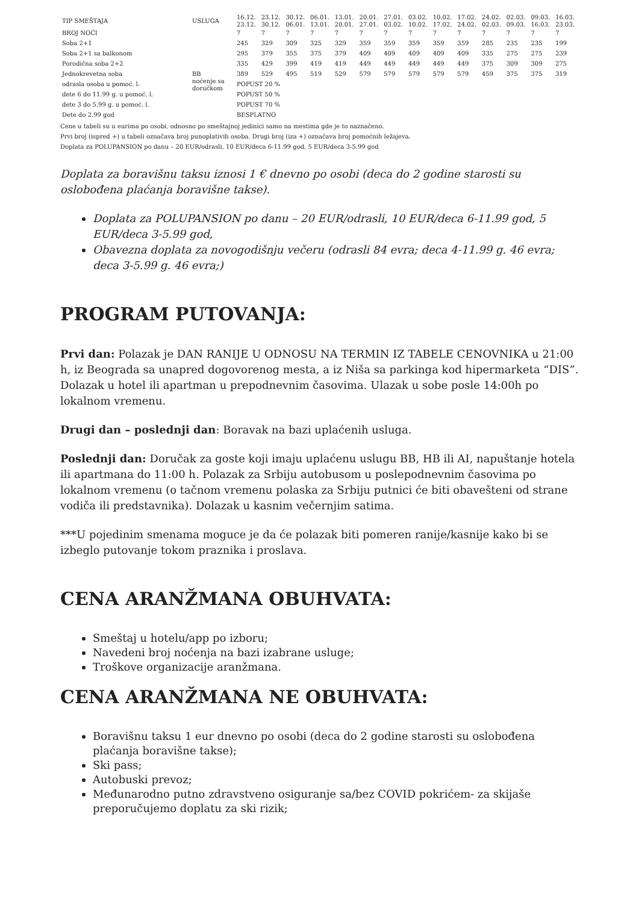| TIP SMEŠTAJA | USLUGA | 16.12. 23.12. | 23.12. 30.12. | 30.12. 06.01. | 06.01. 13.01. | 13.01. 20.01. | 20.01. 27.01. | 27.01. 03.02. | 03.02. 10.02. | 10.02. 17.02. | 17.02. 24.02. | 24.02. 02.03. | 02.03. 09.03. | 09.03. 16.03. | 16.03. 23.03. |
| --- | --- | --- | --- | --- | --- | --- | --- | --- | --- | --- | --- | --- | --- | --- | --- |
| BROJ NOĆI | | 7 | 7 | 7 | 7 | 7 | 7 | 7 | 7 | 7 | 7 | 7 | 7 | 7 | 7 |
| Soba 2+1 | | 245 | 329 | 309 | 325 | 329 | 359 | 359 | 359 | 359 | 359 | 285 | 235 | 235 | 199 |
| Soba 2+1 sa balkonom | | 295 | 379 | 355 | 375 | 379 | 409 | 409 | 409 | 409 | 409 | 335 | 275 | 275 | 239 |
| Porodična soba 2+2 | | 335 | 429 | 399 | 419 | 419 | 449 | 449 | 449 | 449 | 449 | 375 | 309 | 309 | 275 |
| Jednokrevetna soba | BB noćenje sa doručkom | 389 | 529 | 495 | 519 | 529 | 579 | 579 | 579 | 579 | 579 | 459 | 375 | 375 | 319 |
| odrasla osoba u pomoć. l. | | POPUST 20 % | | | | | | | | | | | | | |
| dete 6 do 11.99 g. u pomoć. l. | | POPUST 50 % | | | | | | | | | | | | | |
| dete 3 do 5.99 g. u pomoć. l. | | POPUST 70 % | | | | | | | | | | | | | |
| Dete do 2.99 god | | BESPLATNO | | | | | | | | | | | | | |
Cene u tabeli su u eurima po osobi, odnosno po smeštajnoj jedinici samo na mestima gde je to naznačeno.
Prvi broj (ispred +) u tabeli označava broj punoplativih osoba. Drugi broj (iza +) označava broj pomoćnih ležajeva.
Doplata za POLUPANSION po danu – 20 EUR/odrasli, 10 EUR/deca 6-11.99 god, 5 EUR/deca 3-5.99 god
Doplata za boravišnu taksu iznosi 1 € dnevno po osobi (deca do 2 godine starosti su oslobođena plaćanja boravišne takse).
Doplata za POLUPANSION po danu – 20 EUR/odrasli, 10 EUR/deca 6-11.99 god, 5 EUR/deca 3-5.99 god,
Obavezna doplata za novogodišnju večeru (odrasli 84 evra; deca 4-11.99 g. 46 evra; deca 3-5.99 g. 46 evra;)
PROGRAM PUTOVANJA:
Prvi dan: Polazak je DAN RANIJE U ODNOSU NA TERMIN IZ TABELE CENOVNIKA u 21:00 h, iz Beograda sa unapred dogovorenog mesta, a iz Niša sa parkinga kod hipermarketa “DIS”. Dolazak u hotel ili apartman u prepodnevnim časovima. Ulazak u sobe posle 14:00h po lokalnom vremenu.
Drugi dan – poslednji dan: Boravak na bazi uplaćenih usluga.
Poslednji dan: Doručak za goste koji imaju uplaćenu uslugu BB, HB ili AI, napuštanje hotela ili apartmana do 11:00 h. Polazak za Srbiju autobusom u poslepodnevnim časovima po lokalnom vremenu (o tačnom vremenu polaska za Srbiju putnici će biti obavešteni od strane vodiča ili predstavnika). Dolazak u kasnim večernjim satima.
***U pojedinim smenama moguce je da će polazak biti pomeren ranije/kasnije kako bi se izbeglo putovanje tokom praznika i proslava.
CENA ARANŽMANA OBUHVATA:
Smeštaj u hotelu/app po izboru;
Navedeni broj noćenja na bazi izabrane usluge;
Troškove organizacije aranžmana.
CENA ARANŽMANA NE OBUHVATA:
Boravišnu taksu 1 eur dnevno po osobi (deca do 2 godine starosti su oslobođena plaćanja boravišne takse);
Ski pass;
Autobuski prevoz;
Međunarodno putno zdravstveno osiguranje sa/bez COVID pokrićem- za skijaše preporučujemo doplatu za ski rizik;